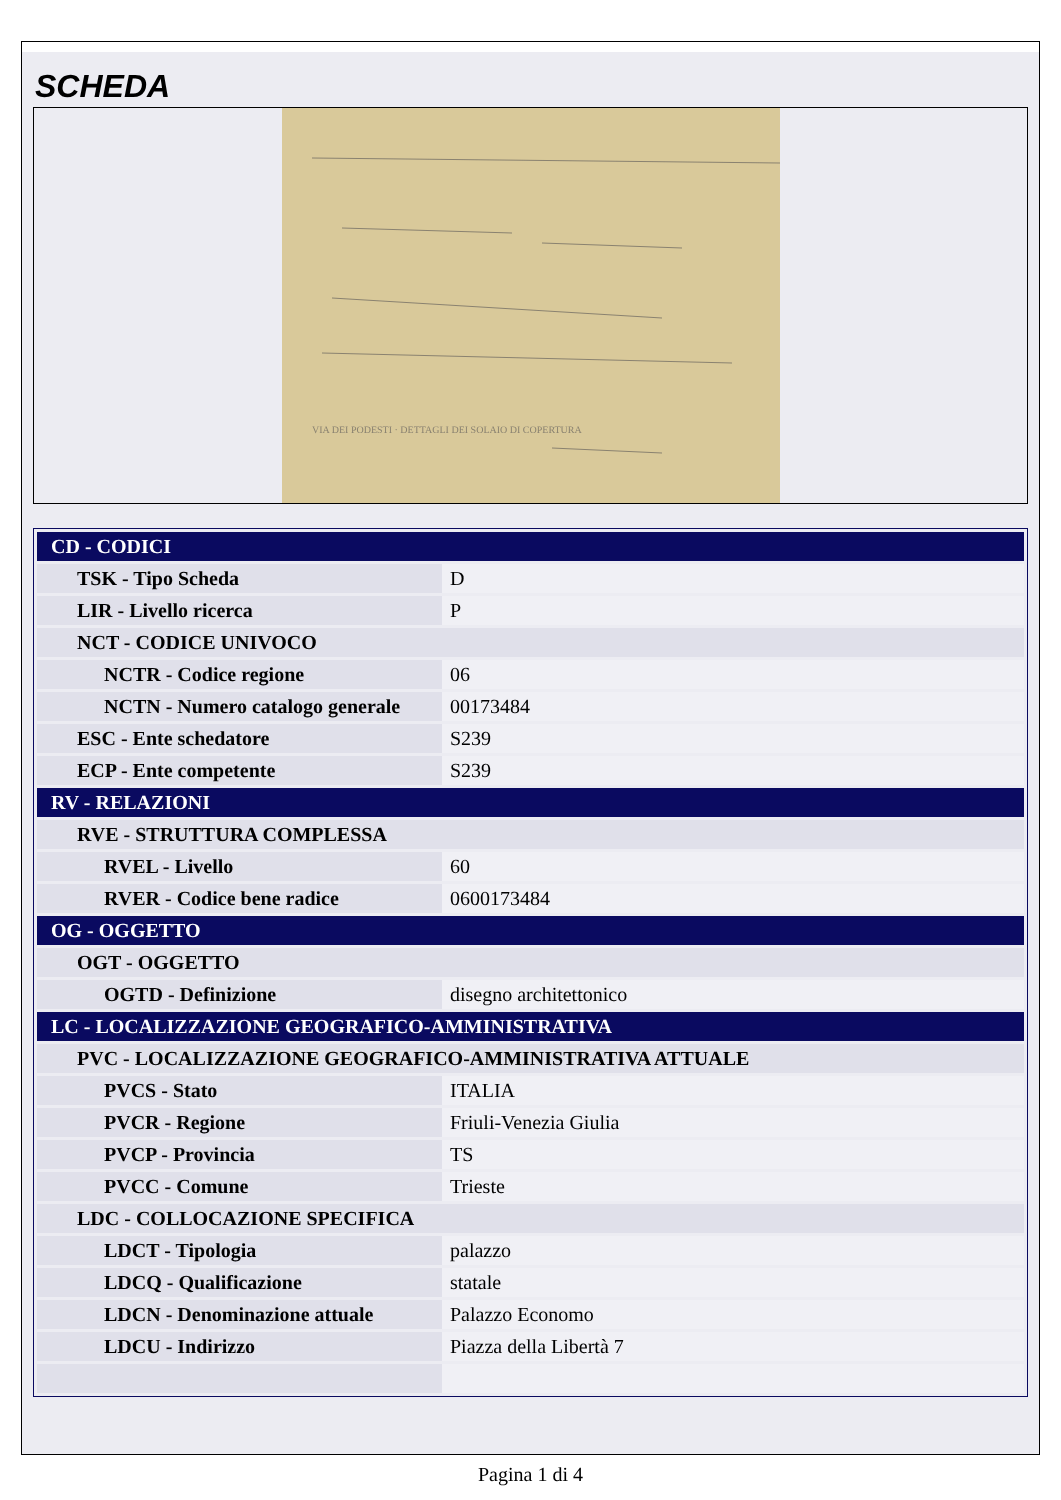SCHEDA
VIA DEI PODESTI · DETTAGLI DEI SOLAIO DI COPERTURA
| CD - CODICI | |
| TSK - Tipo Scheda | D |
| LIR - Livello ricerca | P |
| NCT - CODICE UNIVOCO | |
| NCTR - Codice regione | 06 |
| NCTN - Numero catalogo generale | 00173484 |
| ESC - Ente schedatore | S239 |
| ECP - Ente competente | S239 |
| RV - RELAZIONI | |
| RVE - STRUTTURA COMPLESSA | |
| RVEL - Livello | 60 |
| RVER - Codice bene radice | 0600173484 |
| OG - OGGETTO | |
| OGT - OGGETTO | |
| OGTD - Definizione | disegno architettonico |
| LC - LOCALIZZAZIONE GEOGRAFICO-AMMINISTRATIVA | |
| PVC - LOCALIZZAZIONE GEOGRAFICO-AMMINISTRATIVA ATTUALE | |
| PVCS - Stato | ITALIA |
| PVCR - Regione | Friuli-Venezia Giulia |
| PVCP - Provincia | TS |
| PVCC - Comune | Trieste |
| LDC - COLLOCAZIONE SPECIFICA | |
| LDCT - Tipologia | palazzo |
| LDCQ - Qualificazione | statale |
| LDCN - Denominazione attuale | Palazzo Economo |
| LDCU - Indirizzo | Piazza della Libertà 7 |
Pagina 1 di 4